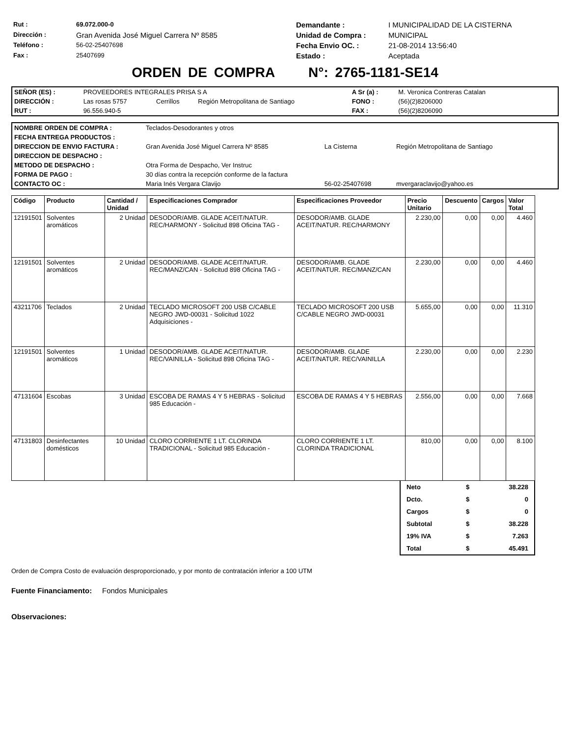| Rut : | 69.072.000-0 | Demandante : | I MUNICIPALIDAD DE LA CISTERNA |
| Dirección : | Gran Avenida José Miguel Carrera Nº 8585 | Unidad de Compra : | MUNICIPAL |
| Teléfono : | 56-02-25407698 | Fecha Envio OC. : | 21-08-2014 13:56:40 |
| Fax : | 25407699 | Estado : | Aceptada |
ORDEN DE COMPRA N°: 2765-1181-SE14
| SEÑOR (ES) : | PROVEEDORES INTEGRALES PRISA S A | | | A Sr (a) : | M. Veronica Contreras Catalan |
| DIRECCIÓN : | Las rosas 5757 | Cerrillos | Región Metropolitana de Santiago | FONO : | (56)(2)8206000 |
| RUT : | 96.556.940-5 | | | FAX : | (56)(2)8206090 |
| NOMBRE ORDEN DE COMPRA : | Teclados-Desodorantes y otros | | |
| FECHA ENTREGA PRODUCTOS : | | | |
| DIRECCION DE ENVIO FACTURA : | Gran Avenida José Miguel Carrera Nº 8585 | La Cisterna | Región Metropolitana de Santiago |
| DIRECCION DE DESPACHO : | | | |
| METODO DE DESPACHO : | Otra Forma de Despacho, Ver Instruc | | |
| FORMA DE PAGO : | 30 días contra la recepción conforme de la factura | | |
| CONTACTO OC : | Maria Inés Vergara Clavijo | 56-02-25407698 | mvergaraclavijo@yahoo.es |
| Código | Producto | Cantidad / Unidad | Especificaciones Comprador | Especificaciones Proveedor | Precio Unitario | Descuento | Cargos | Valor Total |
| --- | --- | --- | --- | --- | --- | --- | --- | --- |
| 12191501 | Solventes aromáticos | 2 Unidad | DESODOR/AMB. GLADE ACEIT/NATUR. REC/HARMONY - Solicitud 898 Oficina TAG - | DESODOR/AMB. GLADE ACEIT/NATUR. REC/HARMONY | 2.230,00 | 0,00 | 0,00 | 4.460 |
| 12191501 | Solventes aromáticos | 2 Unidad | DESODOR/AMB. GLADE ACEIT/NATUR. REC/MANZ/CAN - Solicitud 898 Oficina TAG - | DESODOR/AMB. GLADE ACEIT/NATUR. REC/MANZ/CAN | 2.230,00 | 0,00 | 0,00 | 4.460 |
| 43211706 | Teclados | 2 Unidad | TECLADO MICROSOFT 200 USB C/CABLE NEGRO JWD-00031 - Solicitud 1022 Adquisiciones - | TECLADO MICROSOFT 200 USB C/CABLE NEGRO JWD-00031 | 5.655,00 | 0,00 | 0,00 | 11.310 |
| 12191501 | Solventes aromáticos | 1 Unidad | DESODOR/AMB. GLADE ACEIT/NATUR. REC/VAINILLA - Solicitud 898 Oficina TAG - | DESODOR/AMB. GLADE ACEIT/NATUR. REC/VAINILLA | 2.230,00 | 0,00 | 0,00 | 2.230 |
| 47131604 | Escobas | 3 Unidad | ESCOBA DE RAMAS 4 Y 5 HEBRAS - Solicitud 985 Educación - | ESCOBA DE RAMAS 4 Y 5 HEBRAS | 2.556,00 | 0,00 | 0,00 | 7.668 |
| 47131803 | Desinfectantes domésticos | 10 Unidad | CLORO CORRIENTE 1 LT. CLORINDA TRADICIONAL - Solicitud 985 Educación - | CLORO CORRIENTE 1 LT. CLORINDA TRADICIONAL | 810,00 | 0,00 | 0,00 | 8.100 |
| Neto | $ | 38.228 |
| Dcto. | $ | 0 |
| Cargos | $ | 0 |
| Subtotal | $ | 38.228 |
| 19% IVA | $ | 7.263 |
| Total | $ | 45.491 |
Orden de Compra Costo de evaluación desproporcionado, y por monto de contratación inferior a 100 UTM
Fuente Financiamento: Fondos Municipales
Observaciones: